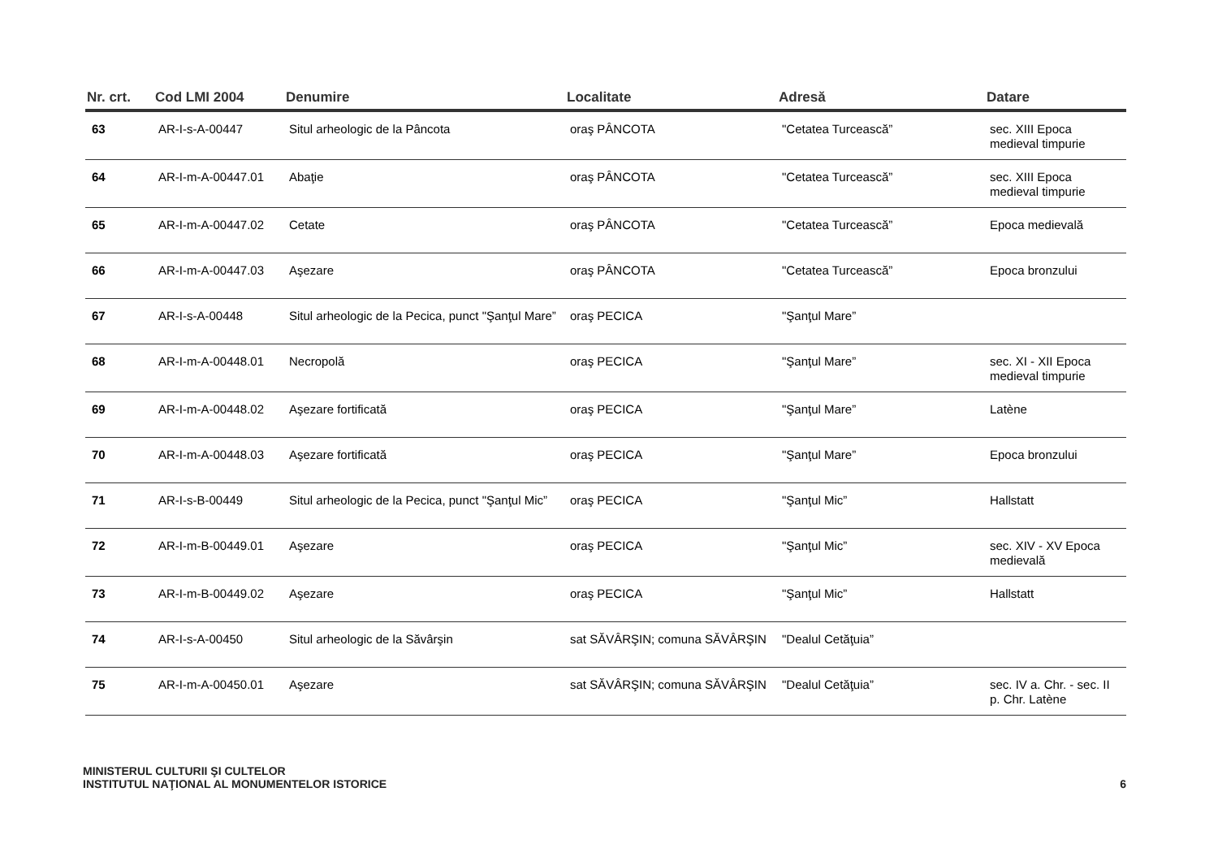| Nr. crt. | Cod LMI 2004 | Denumire | Localitate | Adresă | Datare |
| --- | --- | --- | --- | --- | --- |
| 63 | AR-I-s-A-00447 | Situl arheologic de la Pâncota | oraş PÂNCOTA | "Cetatea Turcească” | sec. XIII Epoca medieval timpurie |
| 64 | AR-I-m-A-00447.01 | Abaţie | oraş PÂNCOTA | "Cetatea Turcească” | sec. XIII Epoca medieval timpurie |
| 65 | AR-I-m-A-00447.02 | Cetate | oraş PÂNCOTA | "Cetatea Turcească” | Epoca medievală |
| 66 | AR-I-m-A-00447.03 | Aşezare | oraş PÂNCOTA | "Cetatea Turcească” | Epoca bronzului |
| 67 | AR-I-s-A-00448 | Situl arheologic de la Pecica, punct "Şanţul Mare” | oraş PECICA | "Şanţul Mare” | |
| 68 | AR-I-m-A-00448.01 | Necropolă | oraş PECICA | "Şanţul Mare” | sec. XI - XII Epoca medieval timpurie |
| 69 | AR-I-m-A-00448.02 | Aşezare fortificată | oraş PECICA | "Şanţul Mare” | Latène |
| 70 | AR-I-m-A-00448.03 | Aşezare fortificată | oraş PECICA | "Şanţul Mare” | Epoca bronzului |
| 71 | AR-I-s-B-00449 | Situl arheologic de la Pecica, punct "Şanţul Mic” | oraş PECICA | "Şanţul Mic” | Hallstatt |
| 72 | AR-I-m-B-00449.01 | Aşezare | oraş PECICA | "Şanţul Mic” | sec. XIV - XV Epoca medievală |
| 73 | AR-I-m-B-00449.02 | Aşezare | oraş PECICA | "Şanţul Mic” | Hallstatt |
| 74 | AR-I-s-A-00450 | Situl arheologic de la Săvârşin | sat SĂVÂRŞIN; comuna SĂVÂRŞIN | "Dealul Cetăţuia” | |
| 75 | AR-I-m-A-00450.01 | Aşezare | sat SĂVÂRŞIN; comuna SĂVÂRŞIN | "Dealul Cetăţuia” | sec. IV a. Chr. - sec. II p. Chr. Latène |
MINISTERUL CULTURII ŞI CULTELOR
INSTITUTUL NAŢIONAL AL MONUMENTELOR ISTORICE
6